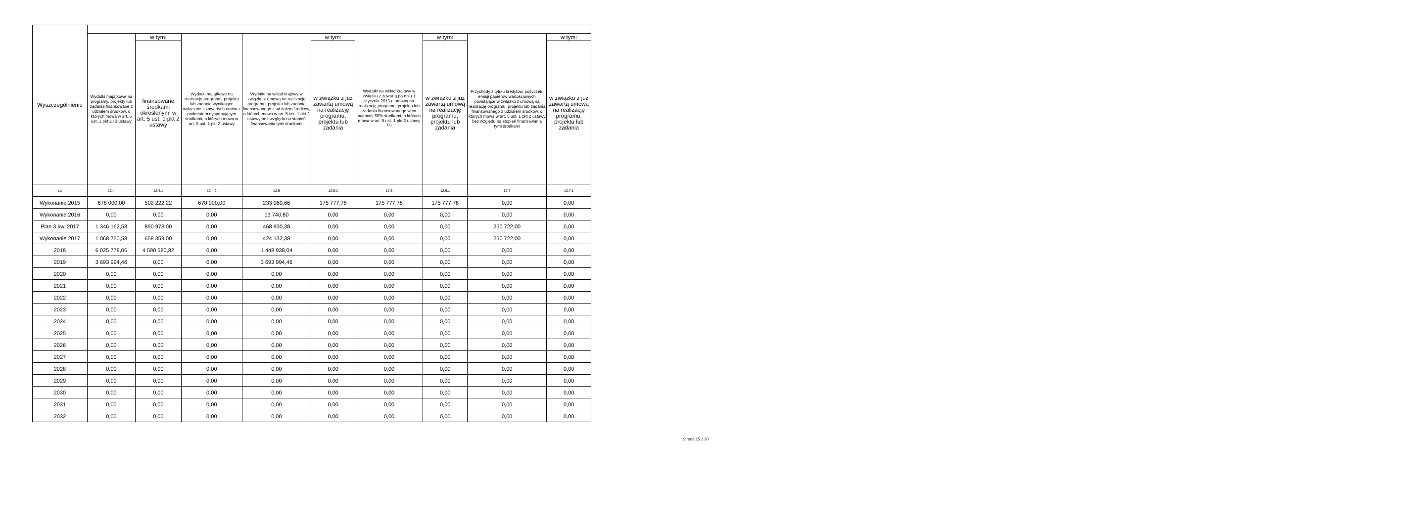| Wyszczególnienie | | | | | | | | | |
| --- | --- | --- | --- | --- | --- | --- | --- | --- | --- |
| | Wydatki majątkowe na programy, projekty lub zadania finansowane z udziałem środków, o których mowa w art. 5 ust. 1 pkt 2 i 3 ustawy | w tym: | Wydatki majątkowe na realizację programu, projektu lub zadania wynikające wyłącznie z zawartych umów z podmiotem dysponującym środkami, o których mowa w art. 5 ust. 1 pkt 2 ustawy | Wydatki na wkład krajowy w związku z umową na realizację programu, projektu lub zadania finansowanego z udziałem środków, o których mowa w art. 5 ust. 1 pkt 2 ustawy bez względu na stopień finansowania tymi środkami | w tym: | Wydatki na wkład krajowy w związku z zawartą po dniu 1 stycznia 2013 r. umową na realizację programu, projektu lub zadania finansowanego w co najmniej 60% środkami, o których mowa w art. 5 ust. 1 pkt 2 ustawy <sup>15)</sup> | w tym: | Przychody z tytułu kredytów, pożyczek, emisji papierów wartościowych powstające w związku z umową na realizację programu, projektu lub zadania finansowanego z udziałem środków, o których mowa w art. 5 ust. 1 pkt 2 ustawy bez względu na stopień finansowania tymi środkami | w tym: |
| | | finansowane środkami określonymi w art. 5 ust. 1 pkt 2 ustawy | | | w związku z już zawartą umową na realizację programu, projektu lub zadania | | w związku z już zawartą umową na realizację programu, projektu lub zadania | | w związku z już zawartą umową na realizację programu, projektu lub zadania |
| Lp | 12.4 | 12.4.1 | 12.4.2 | 12.5 | 12.5.1 | 12.6 | 12.6.1 | 12.7 | 12.7.1 |
| Wykonanie 2015 | 678 000,00 | 502 222,22 | 678 000,00 | 233 060,66 | 175 777,78 | 175 777,78 | 175 777,78 | 0,00 | 0,00 |
| Wykonanie 2016 | 0,00 | 0,00 | 0,00 | 13 740,80 | 0,00 | 0,00 | 0,00 | 0,00 | 0,00 |
| Plan 3 kw. 2017 | 1 346 162,58 | 890 973,00 | 0,00 | 468 930,38 | 0,00 | 0,00 | 0,00 | 250 722,00 | 0,00 |
| Wykonanie 2017 | 1 068 750,58 | 658 359,00 | 0,00 | 424 132,38 | 0,00 | 0,00 | 0,00 | 250 722,00 | 0,00 |
| 2018 | 6 025 778,06 | 4 590 580,82 | 0,00 | 1 448 938,04 | 0,00 | 0,00 | 0,00 | 0,00 | 0,00 |
| 2019 | 3 693 994,46 | 0,00 | 0,00 | 3 693 994,46 | 0,00 | 0,00 | 0,00 | 0,00 | 0,00 |
| 2020 | 0,00 | 0,00 | 0,00 | 0,00 | 0,00 | 0,00 | 0,00 | 0,00 | 0,00 |
| 2021 | 0,00 | 0,00 | 0,00 | 0,00 | 0,00 | 0,00 | 0,00 | 0,00 | 0,00 |
| 2022 | 0,00 | 0,00 | 0,00 | 0,00 | 0,00 | 0,00 | 0,00 | 0,00 | 0,00 |
| 2023 | 0,00 | 0,00 | 0,00 | 0,00 | 0,00 | 0,00 | 0,00 | 0,00 | 0,00 |
| 2024 | 0,00 | 0,00 | 0,00 | 0,00 | 0,00 | 0,00 | 0,00 | 0,00 | 0,00 |
| 2025 | 0,00 | 0,00 | 0,00 | 0,00 | 0,00 | 0,00 | 0,00 | 0,00 | 0,00 |
| 2026 | 0,00 | 0,00 | 0,00 | 0,00 | 0,00 | 0,00 | 0,00 | 0,00 | 0,00 |
| 2027 | 0,00 | 0,00 | 0,00 | 0,00 | 0,00 | 0,00 | 0,00 | 0,00 | 0,00 |
| 2028 | 0,00 | 0,00 | 0,00 | 0,00 | 0,00 | 0,00 | 0,00 | 0,00 | 0,00 |
| 2029 | 0,00 | 0,00 | 0,00 | 0,00 | 0,00 | 0,00 | 0,00 | 0,00 | 0,00 |
| 2030 | 0,00 | 0,00 | 0,00 | 0,00 | 0,00 | 0,00 | 0,00 | 0,00 | 0,00 |
| 2031 | 0,00 | 0,00 | 0,00 | 0,00 | 0,00 | 0,00 | 0,00 | 0,00 | 0,00 |
| 2032 | 0,00 | 0,00 | 0,00 | 0,00 | 0,00 | 0,00 | 0,00 | 0,00 | 0,00 |
Strona 15 z 20